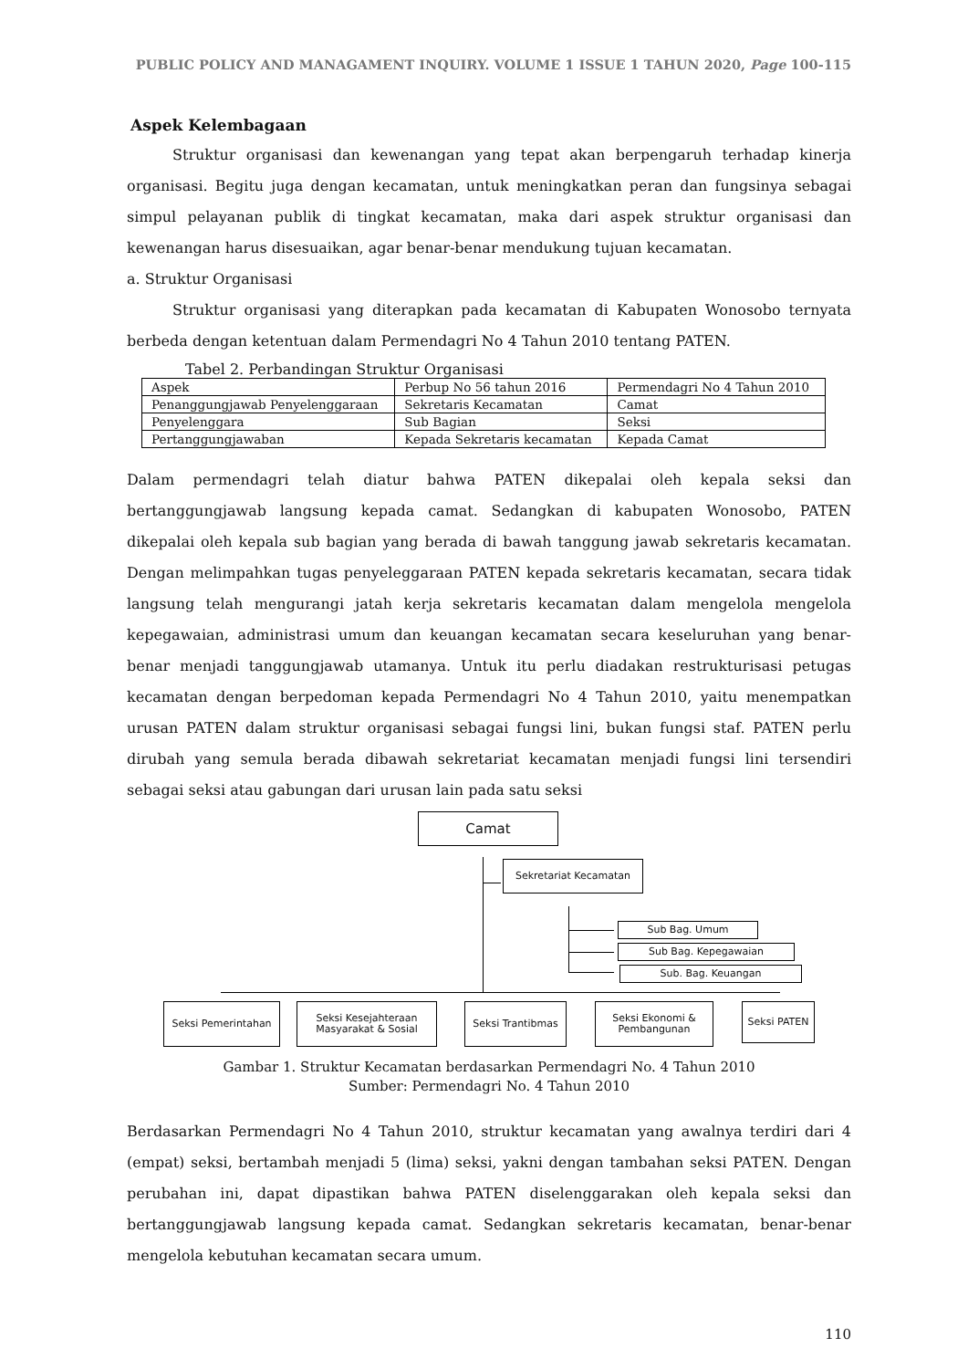PUBLIC POLICY AND MANAGAMENT INQUIRY. VOLUME 1 ISSUE 1 TAHUN 2020, Page 100-115
Aspek Kelembagaan
Struktur organisasi dan kewenangan yang tepat akan berpengaruh terhadap kinerja organisasi. Begitu juga dengan kecamatan, untuk meningkatkan peran dan fungsinya sebagai simpul pelayanan publik di tingkat kecamatan, maka dari aspek struktur organisasi dan kewenangan harus disesuaikan, agar benar-benar mendukung tujuan kecamatan.
a. Struktur Organisasi
Struktur organisasi yang diterapkan pada kecamatan di Kabupaten Wonosobo ternyata berbeda dengan ketentuan dalam Permendagri No 4 Tahun 2010 tentang PATEN.
Tabel 2. Perbandingan Struktur Organisasi
| Aspek | Perbup No 56 tahun 2016 | Permendagri No 4 Tahun 2010 |
| Penanggungjawab Penyelenggaraan | Sekretaris Kecamatan | Camat |
| Penyelenggara | Sub Bagian | Seksi |
| Pertanggungjawaban | Kepada Sekretaris kecamatan | Kepada Camat |
Dalam permendagri telah diatur bahwa PATEN dikepalai oleh kepala seksi dan bertanggungjawab langsung kepada camat. Sedangkan di kabupaten Wonosobo, PATEN dikepalai oleh kepala sub bagian yang berada di bawah tanggung jawab sekretaris kecamatan. Dengan melimpahkan tugas penyeleggaraan PATEN kepada sekretaris kecamatan, secara tidak langsung telah mengurangi jatah kerja sekretaris kecamatan dalam mengelola mengelola kepegawaian, administrasi umum dan keuangan kecamatan secara keseluruhan yang benar-benar menjadi tanggungjawab utamanya. Untuk itu perlu diadakan restrukturisasi petugas kecamatan dengan berpedoman kepada Permendagri No 4 Tahun 2010, yaitu menempatkan urusan PATEN dalam struktur organisasi sebagai fungsi lini, bukan fungsi staf. PATEN perlu dirubah yang semula berada dibawah sekretariat kecamatan menjadi fungsi lini tersendiri sebagai seksi atau gabungan dari urusan lain pada satu seksi
Camat
Sekretariat Kecamatan
Sub Bag. Umum
Sub Bag. Kepegawaian
Sub. Bag. Keuangan
Seksi Pemerintahan
Seksi Kesejahteraan Masyarakat & Sosial
Seksi Trantibmas
Seksi Ekonomi & Pembangunan
Seksi PATEN
Gambar 1. Struktur Kecamatan berdasarkan Permendagri No. 4 Tahun 2010
Sumber: Permendagri No. 4 Tahun 2010
Berdasarkan Permendagri No 4 Tahun 2010, struktur kecamatan yang awalnya terdiri dari 4 (empat) seksi, bertambah menjadi 5 (lima) seksi, yakni dengan tambahan seksi PATEN. Dengan perubahan ini, dapat dipastikan bahwa PATEN diselenggarakan oleh kepala seksi dan bertanggungjawab langsung kepada camat. Sedangkan sekretaris kecamatan, benar-benar mengelola kebutuhan kecamatan secara umum.
110